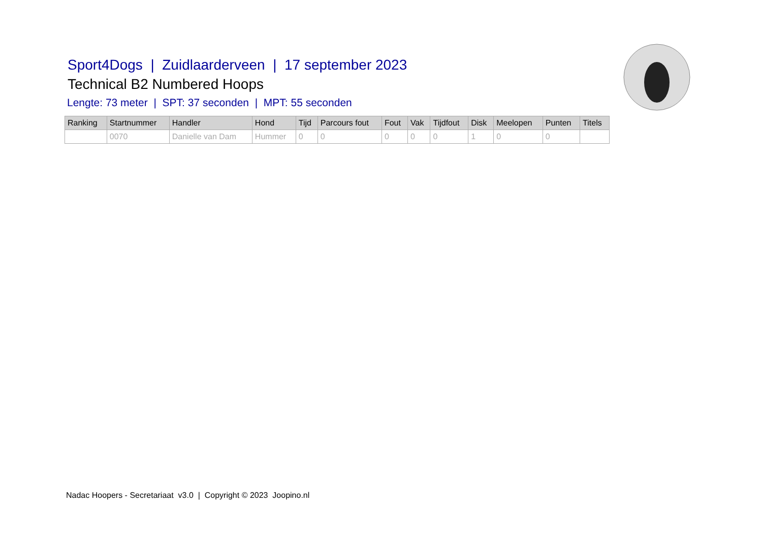Sport4Dogs | Zuidlaarderveen | 17 september 2023
Technical B2 Numbered Hoops
Lengte: 73 meter | SPT: 37 seconden | MPT: 55 seconden
| Ranking | Startnummer | Handler | Hond | Tijd | Parcours fout | Fout | Vak | Tijdfout | Disk | Meelopen | Punten | Titels |
| --- | --- | --- | --- | --- | --- | --- | --- | --- | --- | --- | --- | --- |
| | 0070 | Danielle van Dam | Hummer | 0 | 0 | 0 | 0 | 0 | 1 | 0 | 0 | |
Nadac Hoopers - Secretariaat v3.0 | Copyright © 2023 Joopino.nl